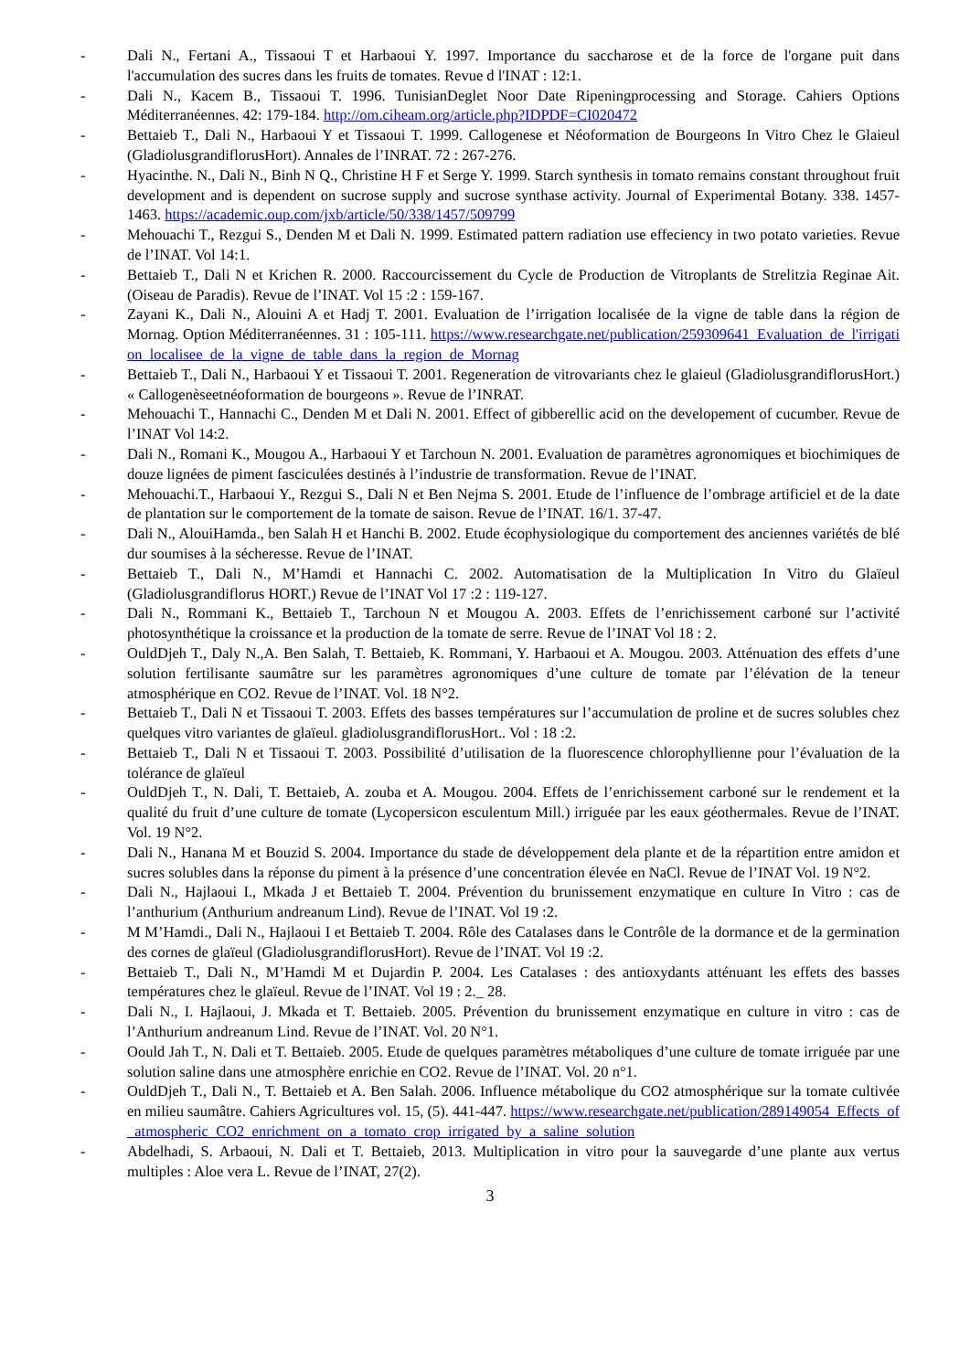- Dali N., Fertani A., Tissaoui T et Harbaoui Y. 1997. Importance du saccharose et de la force de l'organe puit dans l'accumulation des sucres dans les fruits de tomates. Revue d l'INAT : 12:1.
- Dali N., Kacem B., Tissaoui T. 1996. TunisianDeglet Noor Date Ripeningprocessing and Storage. Cahiers Options Méditerranéennes. 42: 179-184. http://om.ciheam.org/article.php?IDPDF=CI020472
- Bettaieb T., Dali N., Harbaoui Y et Tissaoui T. 1999. Callogenese et Néoformation de Bourgeons In Vitro Chez le Glaieul (GladiolusgrandiflorusHort). Annales de l’INRAT. 72 : 267-276.
- Hyacinthe. N., Dali N., Binh N Q., Christine H F et Serge Y. 1999. Starch synthesis in tomato remains constant throughout fruit development and is dependent on sucrose supply and sucrose synthase activity. Journal of Experimental Botany. 338. 1457-1463. https://academic.oup.com/jxb/article/50/338/1457/509799
- Mehouachi T., Rezgui S., Denden M et Dali N. 1999. Estimated pattern radiation use effeciency in two potato varieties. Revue de l’INAT. Vol 14:1.
- Bettaieb T., Dali N et Krichen R. 2000. Raccourcissement du Cycle de Production de Vitroplants de Strelitzia Reginae Ait. (Oiseau de Paradis). Revue de l’INAT. Vol 15 :2 : 159-167.
- Zayani K., Dali N., Alouini A et Hadj T. 2001. Evaluation de l’irrigation localisée de la vigne de table dans la région de Mornag. Option Méditerranéennes. 31 : 105-111. https://www.researchgate.net/publication/259309641_Evaluation_de_l'irrigation_localisee_de_la_vigne_de_table_dans_la_region_de_Mornag
- Bettaieb T., Dali N., Harbaoui Y et Tissaoui T. 2001. Regeneration de vitrovariants chez le glaieul (GladiolusgrandiflorusHort.) « Callogenèseetnéoformation de bourgeons ». Revue de l’INRAT.
- Mehouachi T., Hannachi C., Denden M et Dali N. 2001. Effect of gibberellic acid on the developement of cucumber. Revue de l’INAT Vol 14:2.
- Dali N., Romani K., Mougou A., Harbaoui Y et Tarchoun N. 2001. Evaluation de paramètres agronomiques et biochimiques de douze lignées de piment fasciculées destinés à l’industrie de transformation. Revue de l’INAT.
- Mehouachi.T., Harbaoui Y., Rezgui S., Dali N et Ben Nejma S. 2001. Etude de l’influence de l’ombrage artificiel et de la date de plantation sur le comportement de la tomate de saison. Revue de l’INAT. 16/1. 37-47.
- Dali N., AlouiHamda., ben Salah H et Hanchi B. 2002. Etude écophysiologique du comportement des anciennes variétés de blé dur soumises à la sécheresse. Revue de l’INAT.
- Bettaieb T., Dali N., M’Hamdi et Hannachi C. 2002. Automatisation de la Multiplication In Vitro du Glaïeul (Gladiolusgrandiflorus HORT.) Revue de l’INAT Vol 17 :2 : 119-127.
- Dali N., Rommani K., Bettaieb T., Tarchoun N et Mougou A. 2003. Effets de l’enrichissement carboné sur l’activité photosynthétique la croissance et la production de la tomate de serre. Revue de l’INAT Vol 18 : 2.
- OuldDjeh T., Daly N.,A. Ben Salah, T. Bettaieb, K. Rommani, Y. Harbaoui et A. Mougou. 2003. Atténuation des effets d’une solution fertilisante saumâtre sur les paramètres agronomiques d’une culture de tomate par l’élévation de la teneur atmosphérique en CO2. Revue de l’INAT. Vol. 18 N°2.
- Bettaieb T., Dali N et Tissaoui T. 2003. Effets des basses températures sur l’accumulation de proline et de sucres solubles chez quelques vitro variantes de glaïeul. gladiolusgrandiflorusHort.. Vol : 18 :2.
- Bettaieb T., Dali N et Tissaoui T. 2003. Possibilité d’utilisation de la fluorescence chlorophyllienne pour l’évaluation de la tolérance de glaïeul
- OuldDjeh T., N. Dali, T. Bettaieb, A. zouba et A. Mougou. 2004. Effets de l’enrichissement carboné sur le rendement et la qualité du fruit d’une culture de tomate (Lycopersicon esculentum Mill.) irriguée par les eaux géothermales. Revue de l’INAT. Vol. 19 N°2.
- Dali N., Hanana M et Bouzid S. 2004. Importance du stade de développement dela plante et de la répartition entre amidon et sucres solubles dans la réponse du piment à la présence d’une concentration élevée en NaCl. Revue de l’INAT Vol. 19 N°2.
- Dali N., Hajlaoui I., Mkada J et Bettaieb T. 2004. Prévention du brunissement enzymatique en culture In Vitro : cas de l’anthurium (Anthurium andreanum Lind). Revue de l’INAT. Vol 19 :2.
- M M’Hamdi., Dali N., Hajlaoui I et Bettaieb T. 2004. Rôle des Catalases dans le Contrôle de la dormance et de la germination des cornes de glaïeul (GladiolusgrandiflorusHort). Revue de l’INAT. Vol 19 :2.
- Bettaieb T., Dali N., M’Hamdi M et Dujardin P. 2004. Les Catalases : des antioxydants atténuant les effets des basses températures chez le glaïeul. Revue de l’INAT. Vol 19 : 2._ 28.
- Dali N., I. Hajlaoui, J. Mkada et T. Bettaieb. 2005. Prévention du brunissement enzymatique en culture in vitro : cas de l’Anthurium andreanum Lind. Revue de l’INAT. Vol. 20 N°1.
- Oould Jah T., N. Dali et T. Bettaieb. 2005. Etude de quelques paramètres métaboliques d’une culture de tomate irriguée par une solution saline dans une atmosphère enrichie en CO2. Revue de l’INAT. Vol. 20 n°1.
- OuldDjeh T., Dali N., T. Bettaieb et A. Ben Salah. 2006. Influence métabolique du CO2 atmosphérique sur la tomate cultivée en milieu saumâtre. Cahiers Agricultures vol. 15, (5). 441-447. https://www.researchgate.net/publication/289149054_Effects_of_atmospheric_CO2_enrichment_on_a_tomato_crop_irrigated_by_a_saline_solution
- Abdelhadi, S. Arbaoui, N. Dali et T. Bettaieb, 2013. Multiplication in vitro pour la sauvegarde d’une plante aux vertus multiples : Aloe vera L. Revue de l’INAT, 27(2).
3